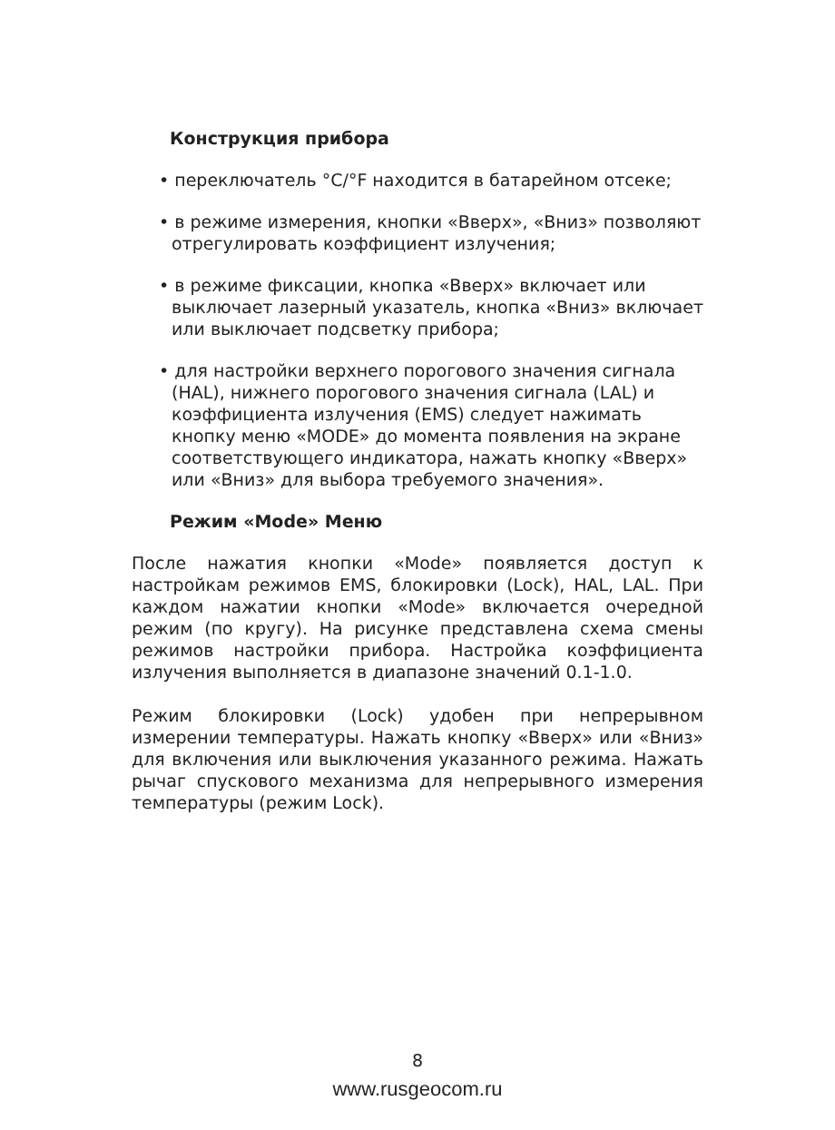Конструкция прибора
• переключатель °C/°F находится в батарейном отсеке;
• в режиме измерения, кнопки «Вверх», «Вниз» позволяют отрегулировать коэффициент излучения;
• в режиме фиксации, кнопка «Вверх» включает или выключает лазерный указатель, кнопка «Вниз» включает или выключает подсветку прибора;
• для настройки верхнего порогового значения сигнала (HAL), нижнего порогового значения сигнала (LAL) и коэффициента излучения (EMS) следует нажимать кнопку меню «MODE» до момента появления на экране соответствующего индикатора, нажать кнопку «Вверх» или «Вниз» для выбора требуемого значения».
Режим «Mode» Меню
После нажатия кнопки «Mode» появляется доступ к настройкам режимов EMS, блокировки (Lock), HAL, LAL. При каждом нажатии кнопки «Mode» включается очередной режим (по кругу). На рисунке представлена схема смены режимов настройки прибора. Настройка коэффициента излучения выполняется в диапазоне значений 0.1-1.0.
Режим блокировки (Lock) удобен при непрерывном измерении температуры. Нажать кнопку «Вверх» или «Вниз» для включения или выключения указанного режима. Нажать рычаг спускового механизма для непрерывного измерения температуры (режим Lock).
8
www.rusgeocom.ru